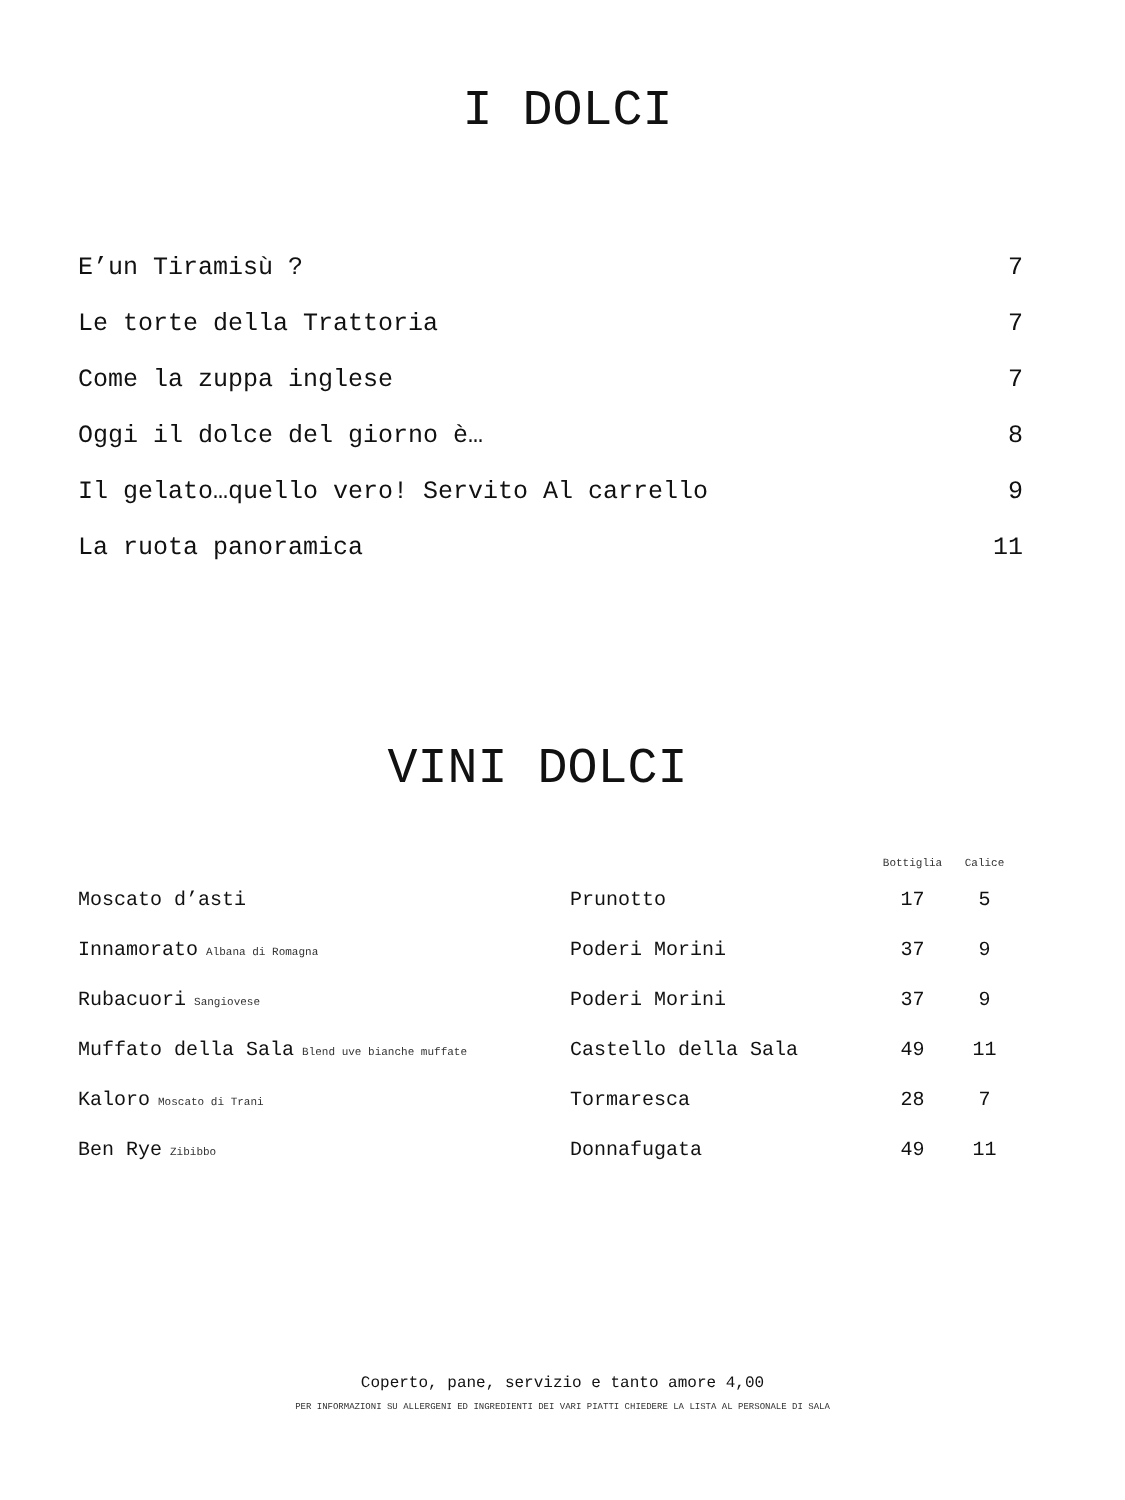I DOLCI
| E’un Tiramisù ? | 7 |
| Le torte della Trattoria | 7 |
| Come la zuppa inglese | 7 |
| Oggi il dolce del giorno è… | 8 |
| Il gelato…quello vero! Servito Al carrello | 9 |
| La ruota panoramica | 11 |
VINI DOLCI
| | | Bottiglia | Calice |
| --- | --- | --- | --- |
| Moscato d’asti | Prunotto | 17 | 5 |
| Innamorato Albana di Romagna | Poderi Morini | 37 | 9 |
| Rubacuori Sangiovese | Poderi Morini | 37 | 9 |
| Muffato della Sala Blend uve bianche muffate | Castello della Sala | 49 | 11 |
| Kaloro Moscato di Trani | Tormaresca | 28 | 7 |
| Ben Rye Zibibbo | Donnafugata | 49 | 11 |
Coperto, pane, servizio e tanto amore 4,00
PER INFORMAZIONI SU ALLERGENI ED INGREDIENTI DEI VARI PIATTI CHIEDERE LA LISTA AL PERSONALE DI SALA